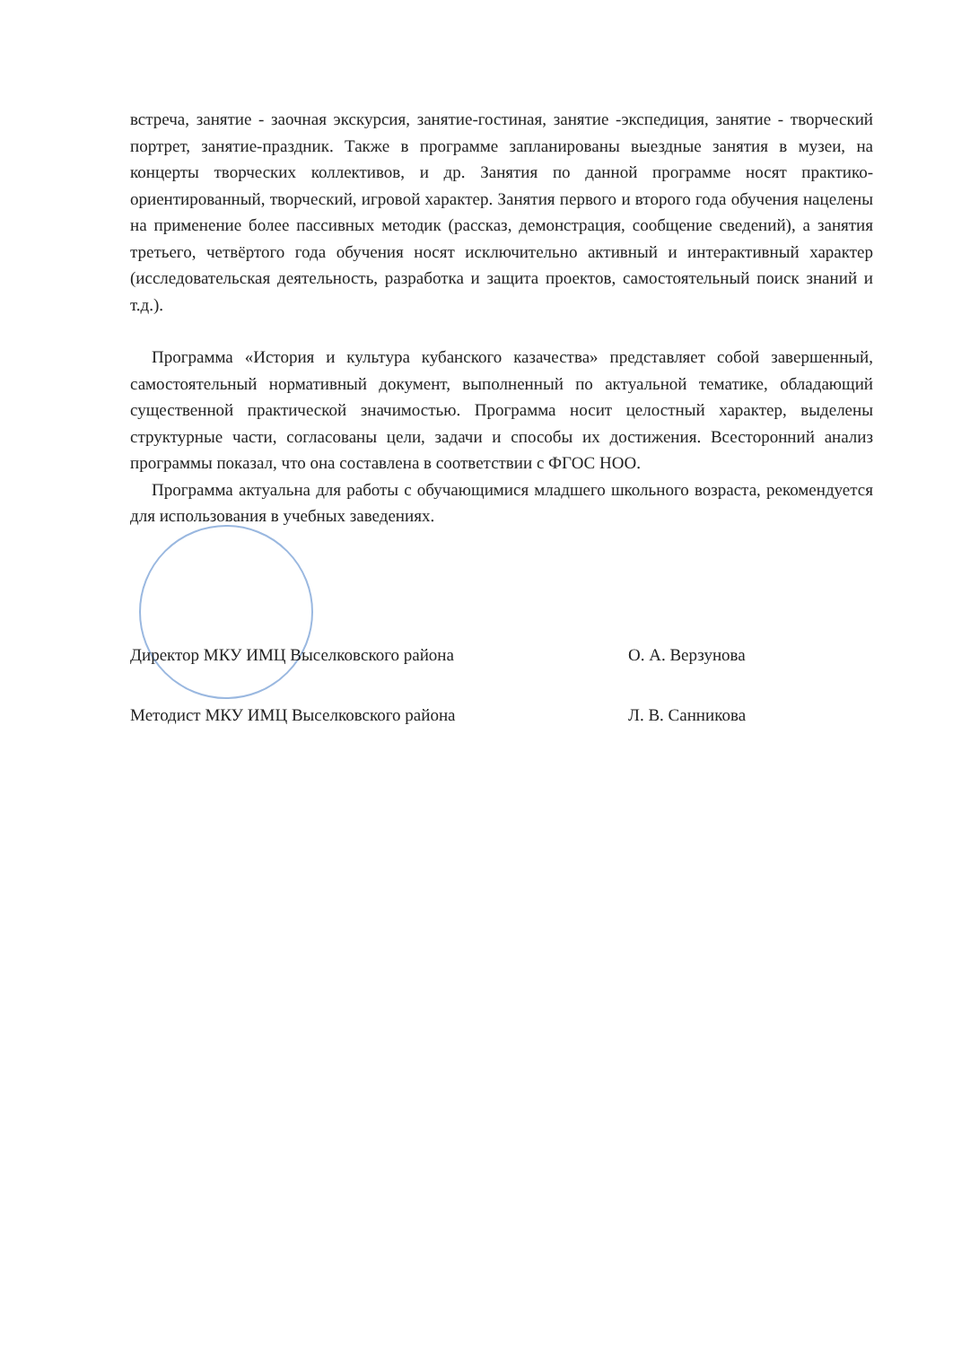встреча, занятие - заочная экскурсия, занятие-гостиная, занятие -экспедиция, занятие - творческий портрет, занятие-праздник. Также в программе запланированы выездные занятия в музеи, на концерты творческих коллективов, и др. Занятия по данной программе носят практико-ориентированный, творческий, игровой характер. Занятия первого и второго года обучения нацелены на применение более пассивных методик (рассказ, демонстрация, сообщение сведений), а занятия третьего, четвёртого года обучения носят исключительно активный и интерактивный характер (исследовательская деятельность, разработка и защита проектов, самостоятельный поиск знаний и т.д.).
Программа «История и культура кубанского казачества» представляет собой завершенный, самостоятельный нормативный документ, выполненный по актуальной тематике, обладающий существенной практической значимостью. Программа носит целостный характер, выделены структурные части, согласованы цели, задачи и способы их достижения. Всесторонний анализ программы показал, что она составлена в соответствии с ФГОС НОО.
Программа актуальна для работы с обучающимися младшего школьного возраста, рекомендуется для использования в учебных заведениях.
Директор МКУ ИМЦ Выселковского района О. А. Верзунова
Методист МКУ ИМЦ Выселковского района Л. В. Санникова